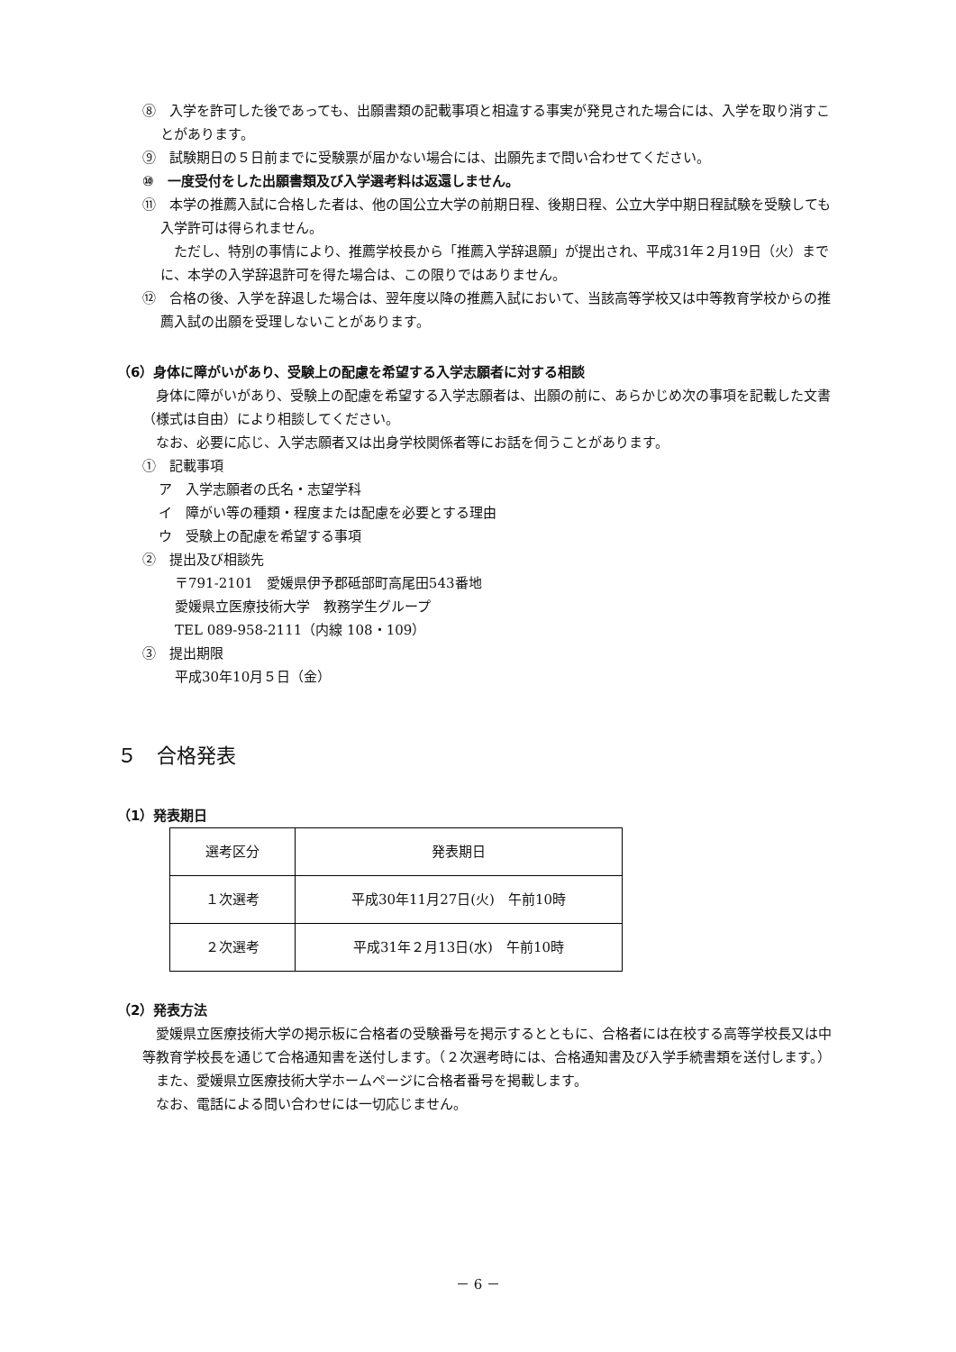⑧　入学を許可した後であっても、出願書類の記載事項と相違する事実が発見された場合には、入学を取り消すことがあります。
⑨　試験期日の５日前までに受験票が届かない場合には、出願先まで問い合わせてください。
⑩　一度受付をした出願書類及び入学選考料は返還しません。
⑪　本学の推薦入試に合格した者は、他の国公立大学の前期日程、後期日程、公立大学中期日程試験を受験しても入学許可は得られません。
　ただし、特別の事情により、推薦学校長から「推薦入学辞退願」が提出され、平成31年２月19日（火）までに、本学の入学辞退許可を得た場合は、この限りではありません。
⑫　合格の後、入学を辞退した場合は、翌年度以降の推薦入試において、当該高等学校又は中等教育学校からの推薦入試の出願を受理しないことがあります。
（6）身体に障がいがあり、受験上の配慮を希望する入学志願者に対する相談
　身体に障がいがあり、受験上の配慮を希望する入学志願者は、出願の前に、あらかじめ次の事項を記載した文書（様式は自由）により相談してください。
　なお、必要に応じ、入学志願者又は出身学校関係者等にお話を伺うことがあります。
①　記載事項
ア　入学志願者の氏名・志望学科
イ　障がい等の種類・程度または配慮を必要とする理由
ウ　受験上の配慮を希望する事項
②　提出及び相談先
〒791-2101　愛媛県伊予郡砥部町高尾田543番地
愛媛県立医療技術大学　教務学生グループ
TEL 089-958-2111（内線 108・109）
③　提出期限
平成30年10月５日（金）
５　合格発表
（1）発表期日
| 選考区分 | 発表期日 |
| １次選考 | 平成30年11月27日(火) 午前10時 |
| ２次選考 | 平成31年２月13日(水) 午前10時 |
（2）発表方法
　愛媛県立医療技術大学の掲示板に合格者の受験番号を掲示するとともに、合格者には在校する高等学校長又は中等教育学校長を通じて合格通知書を送付します。（２次選考時には、合格通知書及び入学手続書類を送付します。）
　また、愛媛県立医療技術大学ホームページに合格者番号を掲載します。
　なお、電話による問い合わせには一切応じません。
－ 6 －